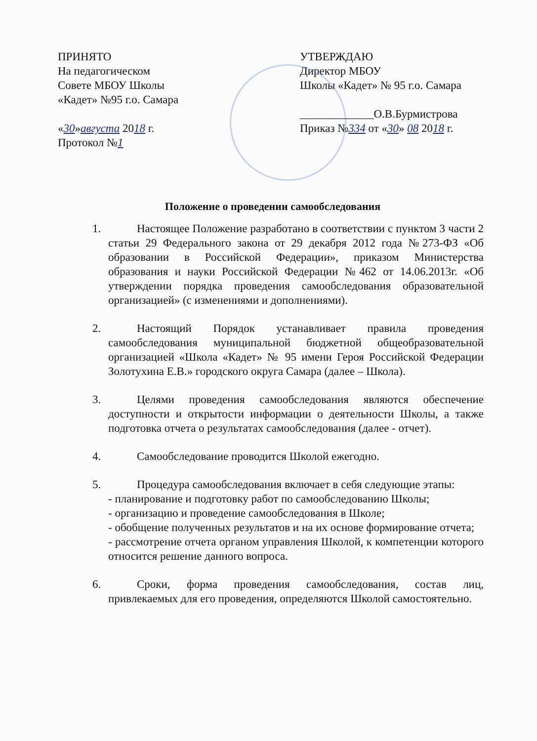ПРИНЯТО
На педагогическом
Совете МБОУ Школы
«Кадет» №95 г.о. Самара
«30»августа 2018 г.
Протокол №1
УТВЕРЖДАЮ
Директор МБОУ
Школы «Кадет» № 95 г.о. Самара
_____________О.В.Бурмистрова
Приказ №334 от «30» 08 2018 г.
Положение о проведении самообследования
1. Настоящее Положение разработано в соответствии с пунктом 3 части 2 статьи 29 Федерального закона от 29 декабря 2012 года №273-ФЗ «Об образовании в Российской Федерации», приказом Министерства образования и науки Российской Федерации №462 от 14.06.2013г. «Об утверждении порядка проведения самообследования образовательной организацией» (с изменениями и дополнениями).
2. Настоящий Порядок устанавливает правила проведения самообследования муниципальной бюджетной общеобразовательной организацией «Школа «Кадет» № 95 имени Героя Российской Федерации Золотухина Е.В.» городского округа Самара (далее – Школа).
3. Целями проведения самообследования являются обеспечение доступности и открытости информации о деятельности Школы, а также подготовка отчета о результатах самообследования (далее - отчет).
4. Самообследование проводится Школой ежегодно.
5. Процедура самообследования включает в себя следующие этапы:
- планирование и подготовку работ по самообследованию Школы;
- организацию и проведение самообследования в Школе;
- обобщение полученных результатов и на их основе формирование отчета;
- рассмотрение отчета органом управления Школой, к компетенции которого относится решение данного вопроса.
6. Сроки, форма проведения самообследования, состав лиц, привлекаемых для его проведения, определяются Школой самостоятельно.